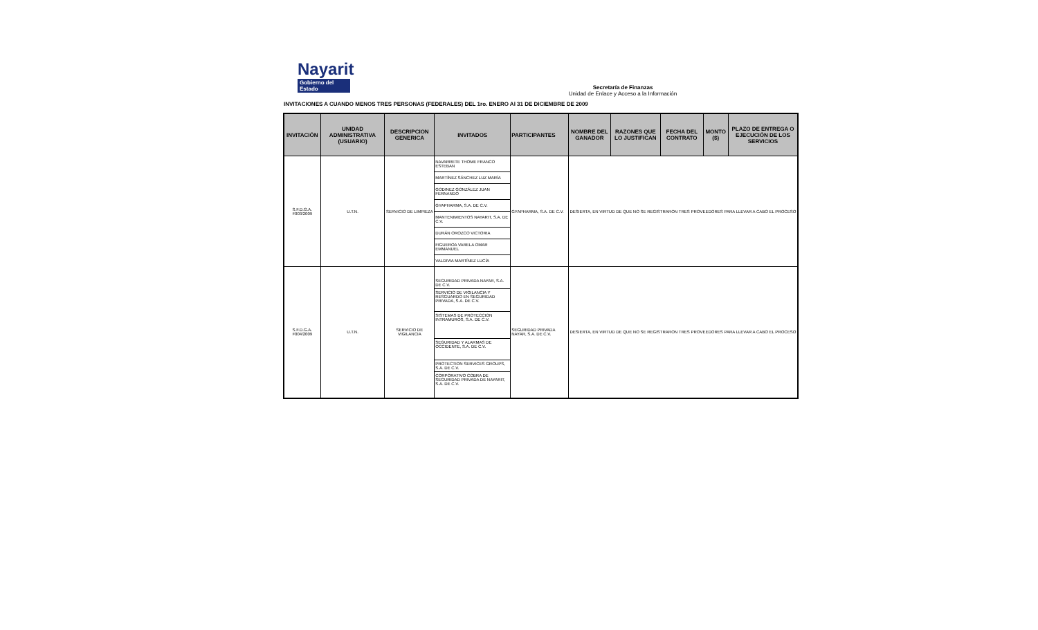Nayarit
Gobierno del Estado
Secretaría de Finanzas
Unidad de Enlace y Acceso a la Información
INVITACIONES A CUANDO MENOS TRES PERSONAS (FEDERALES) DEL 1ro. ENERO Al 31 DE DICIEMBRE DE 2009
| INVITACIÓN | UNIDAD ADMINISTRATIVA (USUARIO) | DESCRIPCION GENERICA | INVITADOS | PARTICIPANTES | NOMBRE DEL GANADOR | RAZONES QUE LO JUSTIFICAN | FECHA DEL CONTRATO | MONTO ($) | PLAZO DE ENTREGA O EJECUCIÓN DE LOS SERVICIOS |
| --- | --- | --- | --- | --- | --- | --- | --- | --- | --- |
| S.F.D.G.A. F003/2009 | U.T.N. | SERVICIO DE LIMPIEZA | NAVARRETE THOME FRANCO ESTEBAN MARTÍNEZ SÁNCHEZ LUZ MARÍA GODINEZ GONZÁLEZ JUAN FERNANDO GYAPHARMA, S.A. DE C.V. MANTENIMIENTOS NAYARIT, S.A. DE C.V. DURÁN OROZCO VICTORIA FIGUEROA VARELA OMAR EMMANUEL VALDIVIA MARTÍNEZ LUCÍA | GYAPHARMA, S.A. DE C.V. | DESIERTA, EN VIRTUD DE QUE NO SE REGISTRARON TRES PROVEEDORES PARA LLEVAR A CABO EL PROCESO | | | | |
| S.F.D.G.A. F004/2009 | U.T.N. | SERVICIO DE VIGILANCIA | SEGURIDAD PRIVADA NAYAR, S.A. DE C.V. SERVICIO DE VIGILANCIA Y RESGUARDO EN SEGURIDAD PRIVADA, S.A. DE C.V. SISTEMAS DE PROTECCION INTRAMUROS, S.A. DE C.V. SEGURIDAD Y ALARMAS DE OCCIDENTE, S.A. DE C.V. PROTECTION SERVICES GROUPS, S.A. DE C.V. CORPORATIVO COBRA DE SEGURIDAD PRIVADA DE NAYARIT, S.A. DE C.V. | SEGURIDAD PRIVADA NAYAR, S.A. DE C.V. | DESIERTA, EN VIRTUD DE QUE NO SE REGISTRARON TRES PROVEEDORES PARA LLEVAR A CABO EL PROCESO | | | | |